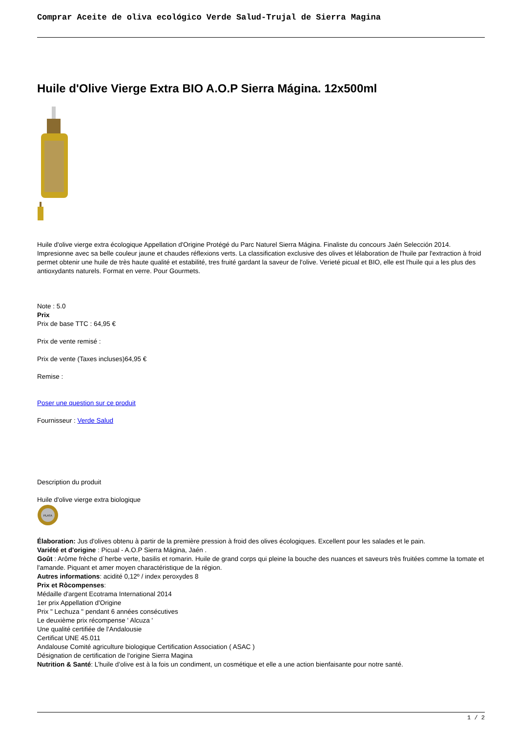Comprar Aceite de oliva ecológico Verde Salud-Trujal de Sierra Magina
Huile d'Olive Vierge Extra BIO A.O.P Sierra Mágina. 12x500ml
Huile d'olive vierge extra écologique Appellation d'Origine Protégé du Parc Naturel Sierra Mágina. Finaliste du concours Jaén Selección 2014. Impresionne avec sa belle couleur jaune et chaudes réflexions verts. La classification exclusive des olives et lélaboration de l'huile par l'extraction à froid permet obtenir une huile de très haute qualité et estabilité, tres fruité gardant la saveur de l'olive. Verieté picual et BIO, elle est l'huile qui a les plus des antioxydants naturels. Format en verre. Pour Gourmets.
Note : 5.0
Prix
Prix de base TTC : 64,95 €
Prix de vente remisé :
Prix de vente (Taxes incluses)64,95 €
Remise :
Poser une question sur ce produit
Fournisseur : Verde Salud
Description du produit
Huile d'olive vierge extra biologique
PLATA
Élaboration: Jus d'olives obtenu à partir de la première pression à froid des olives écologiques. Excellent pour les salades et le pain.
Variété et d'origine : Picual - A.O.P Sierra Mágina, Jaén .
Goût : Arôme frèche d´herbe verte, basilis et romarin. Huile de grand corps qui pleine la bouche des nuances et saveurs très fruitées comme la tomate et l'amande. Piquant et amer moyen charactéristique de la région.
Autres informations: acidité 0,12º / index peroxydes 8
Prix et Ròcompenses:
Médaille d'argent Ecotrama International 2014
1er prix Appellation d'Origine
Prix " Lechuza " pendant 6 années consécutives
Le deuxième prix récompense ' Alcuza '
Une qualité certifiée de l'Andalousie
Certificat UNE 45.011
Andalouse Comité agriculture biologique Certification Association ( ASAC )
Désignation de certification de l'origine Sierra Magina
Nutrition & Santé: L’huile d’olive est à la fois un condiment, un cosmétique et elle a une action bienfaisante pour notre santé.
1 / 2